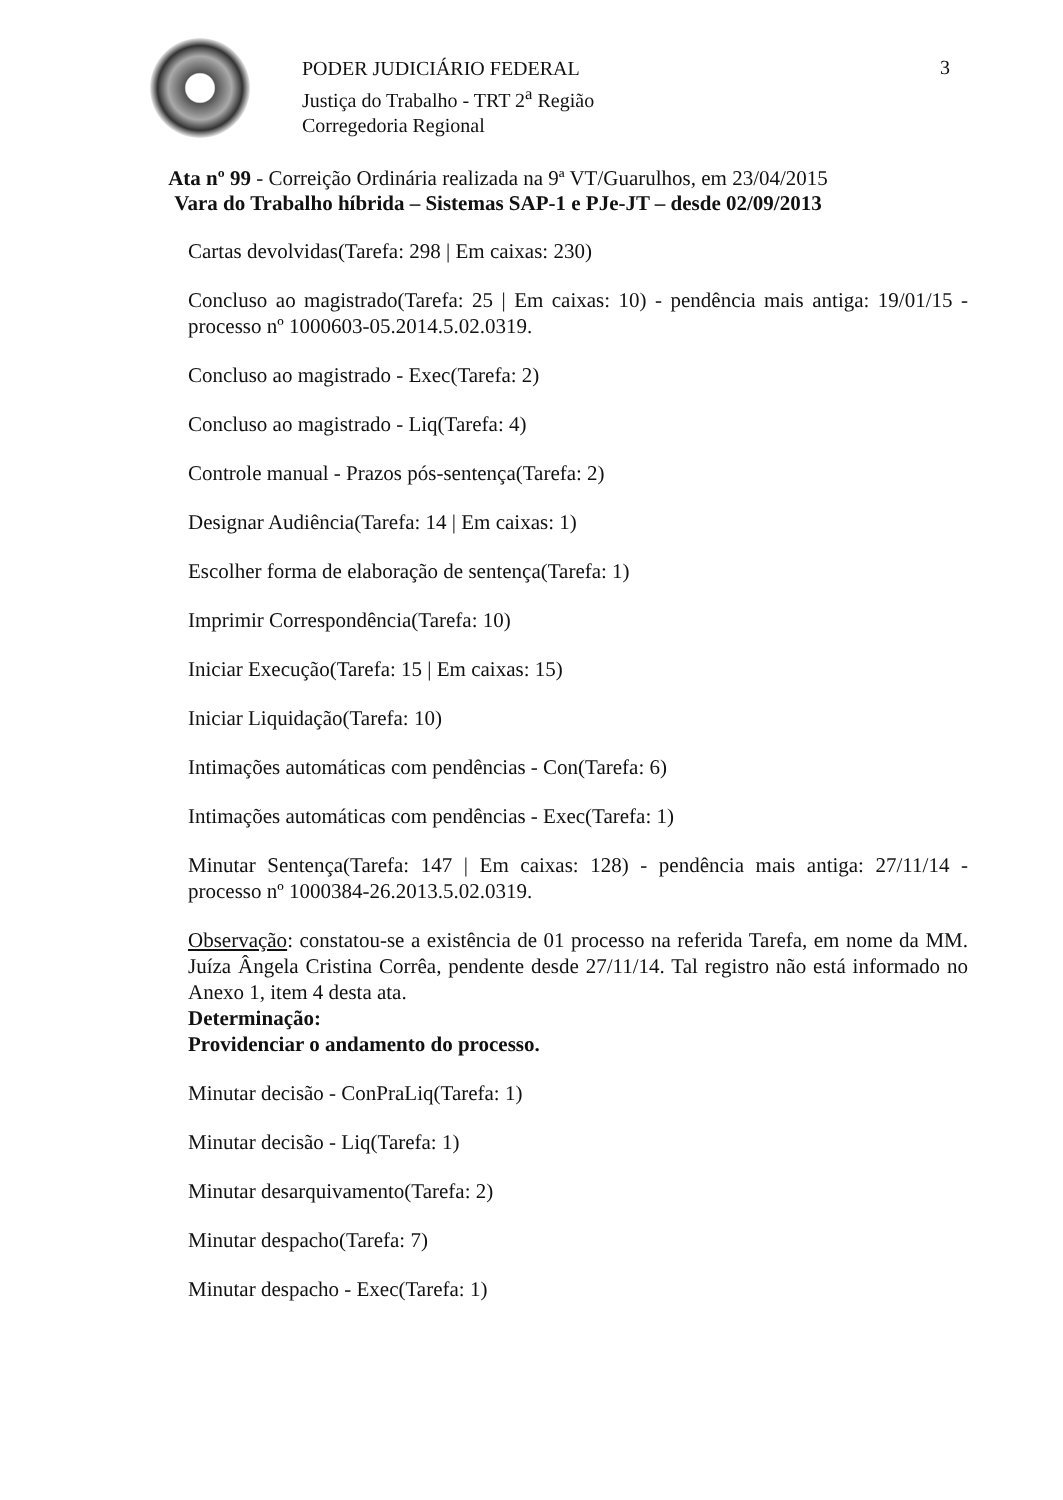PODER JUDICIÁRIO FEDERAL
Justiça do Trabalho - TRT 2<sup>a</sup> Região
Corregedoria Regional
3
Ata nº 99 - Correição Ordinária realizada na 9ª VT/Guarulhos, em 23/04/2015
Vara do Trabalho híbrida – Sistemas SAP-1 e PJe-JT – desde 02/09/2013
Cartas devolvidas(Tarefa: 298 | Em caixas: 230)
Concluso ao magistrado(Tarefa: 25 | Em caixas: 10) - pendência mais antiga: 19/01/15 - processo nº 1000603-05.2014.5.02.0319.
Concluso ao magistrado - Exec(Tarefa: 2)
Concluso ao magistrado - Liq(Tarefa: 4)
Controle manual - Prazos pós-sentença(Tarefa: 2)
Designar Audiência(Tarefa: 14 | Em caixas: 1)
Escolher forma de elaboração de sentença(Tarefa: 1)
Imprimir Correspondência(Tarefa: 10)
Iniciar Execução(Tarefa: 15 | Em caixas: 15)
Iniciar Liquidação(Tarefa: 10)
Intimações automáticas com pendências - Con(Tarefa: 6)
Intimações automáticas com pendências - Exec(Tarefa: 1)
Minutar Sentença(Tarefa: 147 | Em caixas: 128) - pendência mais antiga: 27/11/14 - processo nº 1000384-26.2013.5.02.0319.
Observação: constatou-se a existência de 01 processo na referida Tarefa, em nome da MM. Juíza Ângela Cristina Corrêa, pendente desde 27/11/14. Tal registro não está informado no Anexo 1, item 4 desta ata.
Determinação:
Providenciar o andamento do processo.
Minutar decisão - ConPraLiq(Tarefa: 1)
Minutar decisão - Liq(Tarefa: 1)
Minutar desarquivamento(Tarefa: 2)
Minutar despacho(Tarefa: 7)
Minutar despacho - Exec(Tarefa: 1)